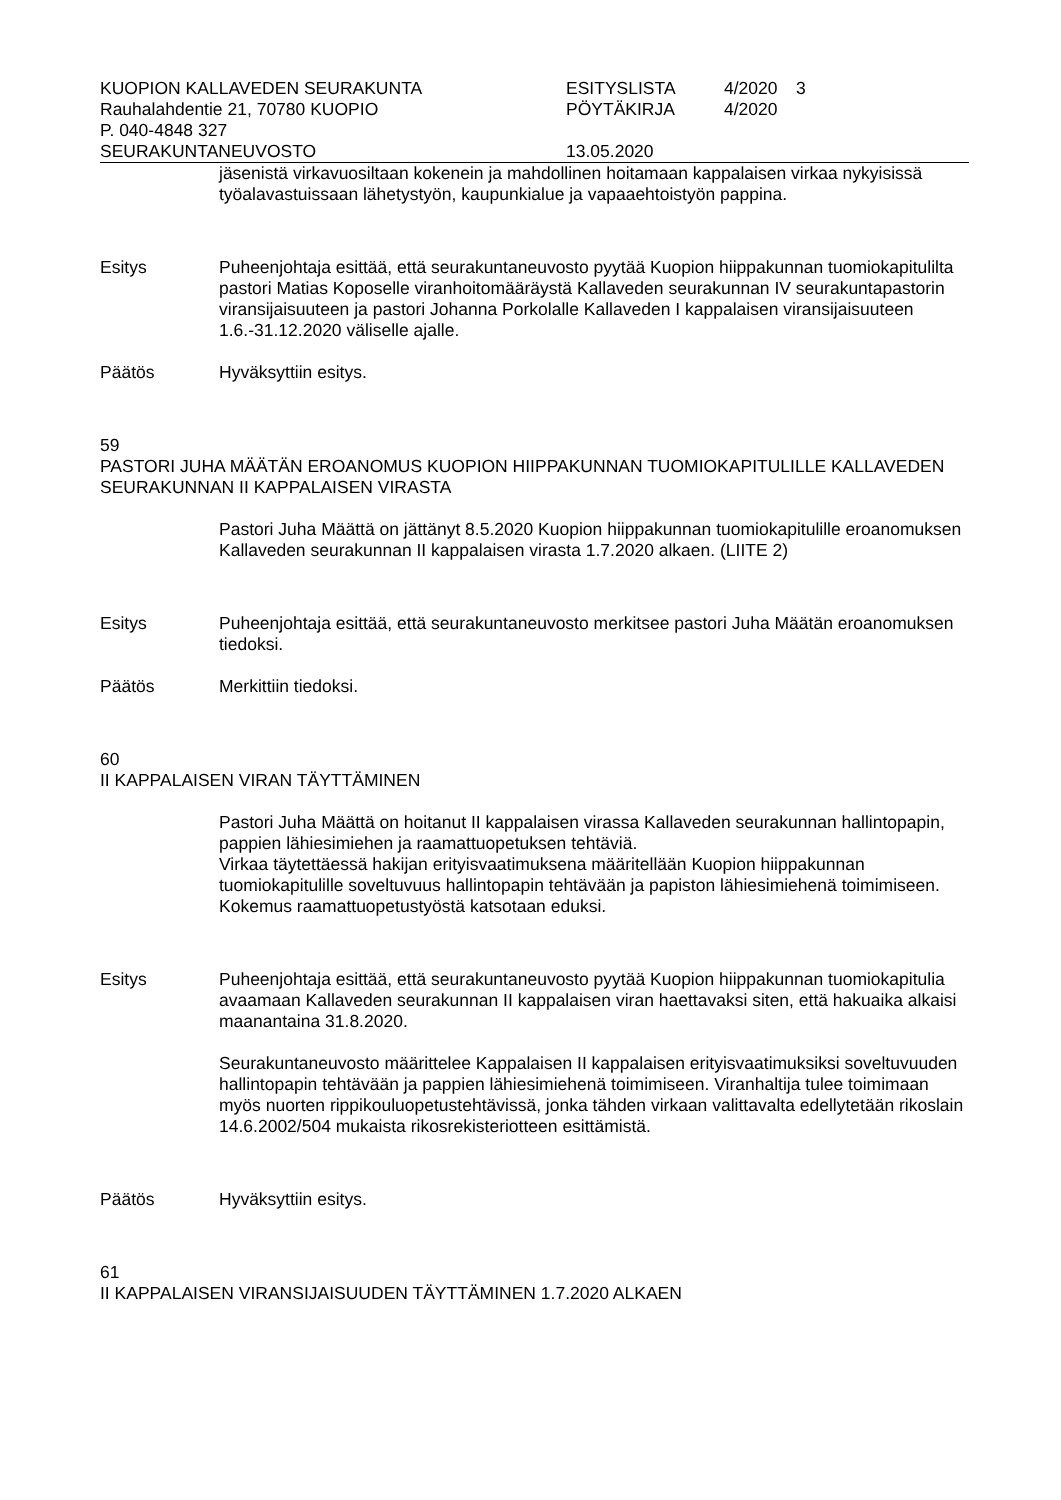| KUOPION KALLAVEDEN SEURAKUNTA | ESITYSLISTA | 4/2020 | 3 |
| Rauhalahdentie 21, 70780 KUOPIO | PÖYTÄKIRJA | 4/2020 | |
| P. 040-4848 327 | | | |
| SEURAKUNTANEUVOSTO | 13.05.2020 | | |
jäsenistä virkavuosiltaan kokenein ja mahdollinen hoitamaan kappalaisen virkaa nykyisissä työalavastuissaan lähetystyön, kaupunkialue ja vapaaehtoistyön pappina.
Esitys Puheenjohtaja esittää, että seurakuntaneuvosto pyytää Kuopion hiippakunnan tuomiokapitulilta pastori Matias Koposelle viranhoitomääräystä Kallaveden seurakunnan IV seurakuntapastorin viransijaisuuteen ja pastori Johanna Porkolalle Kallaveden I kappalaisen viransijaisuuteen 1.6.-31.12.2020 väliselle ajalle.
Päätös Hyväksyttiin esitys.
59
PASTORI JUHA MÄÄTÄN EROANOMUS KUOPION HIIPPAKUNNAN TUOMIOKAPITULILLE KALLAVEDEN SEURAKUNNAN II KAPPALAISEN VIRASTA
Pastori Juha Määttä on jättänyt 8.5.2020 Kuopion hiippakunnan tuomiokapitulille eroanomuksen Kallaveden seurakunnan II kappalaisen virasta 1.7.2020 alkaen. (LIITE 2)
Esitys Puheenjohtaja esittää, että seurakuntaneuvosto merkitsee pastori Juha Määtän eroanomuksen tiedoksi.
Päätös Merkittiin tiedoksi.
60
II KAPPALAISEN VIRAN TÄYTTÄMINEN
Pastori Juha Määttä on hoitanut II kappalaisen virassa Kallaveden seurakunnan hallintopapin, pappien lähiesimiehen ja raamattuopetuksen tehtäviä.
Virkaa täytettäessä hakijan erityisvaatimuksena määritellään Kuopion hiippakunnan tuomiokapitulille soveltuvuus hallintopapin tehtävään ja papiston lähiesimiehenä toimimiseen. Kokemus raamattuopetustyöstä katsotaan eduksi.
Esitys Puheenjohtaja esittää, että seurakuntaneuvosto pyytää Kuopion hiippakunnan tuomiokapitulia avaamaan Kallaveden seurakunnan II kappalaisen viran haettavaksi siten, että hakuaika alkaisi maanantaina 31.8.2020.
Seurakuntaneuvosto määrittelee Kappalaisen II kappalaisen erityisvaatimuksiksi soveltuvuuden hallintopapin tehtävään ja pappien lähiesimiehenä toimimiseen. Viranhaltija tulee toimimaan myös nuorten rippikouluopetustehtävissä, jonka tähden virkaan valittavalta edellytetään rikoslain 14.6.2002/504 mukaista rikosrekisteriotteen esittämistä.
Päätös Hyväksyttiin esitys.
61
II KAPPALAISEN VIRANSIJAISUUDEN TÄYTTÄMINEN 1.7.2020 ALKAEN